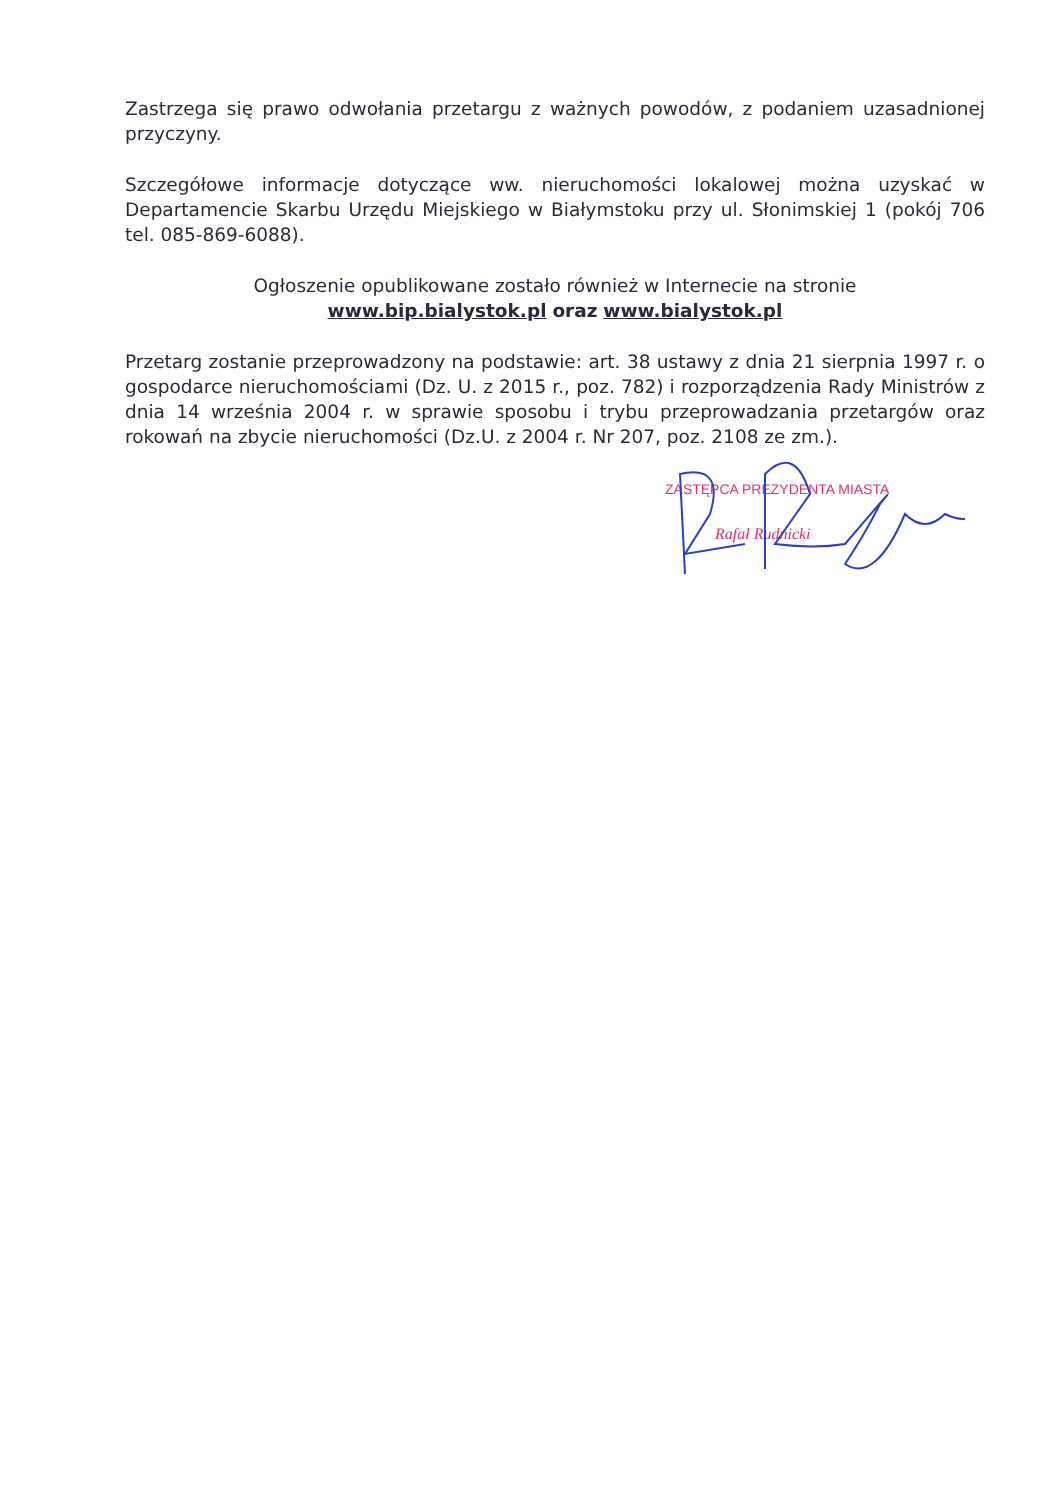Zastrzega się prawo odwołania przetargu z ważnych powodów, z podaniem uzasadnionej przyczyny.
Szczegółowe informacje dotyczące ww. nieruchomości lokalowej można uzyskać w Departamencie Skarbu Urzędu Miejskiego w Białymstoku przy ul. Słonimskiej 1 (pokój 706 tel. 085-869-6088).
Ogłoszenie opublikowane zostało również w Internecie na stronie
www.bip.bialystok.pl oraz www.bialystok.pl
Przetarg zostanie przeprowadzony na podstawie: art. 38 ustawy z dnia 21 sierpnia 1997 r. o gospodarce nieruchomościami (Dz. U. z 2015 r., poz. 782) i rozporządzenia Rady Ministrów z dnia 14 września 2004 r. w sprawie sposobu i trybu przeprowadzania przetargów oraz rokowań na zbycie nieruchomości (Dz.U. z 2004 r. Nr 207, poz. 2108 ze zm.).
ZASTĘPCA PREZYDENTA MIASTA
Rafał Rudnicki